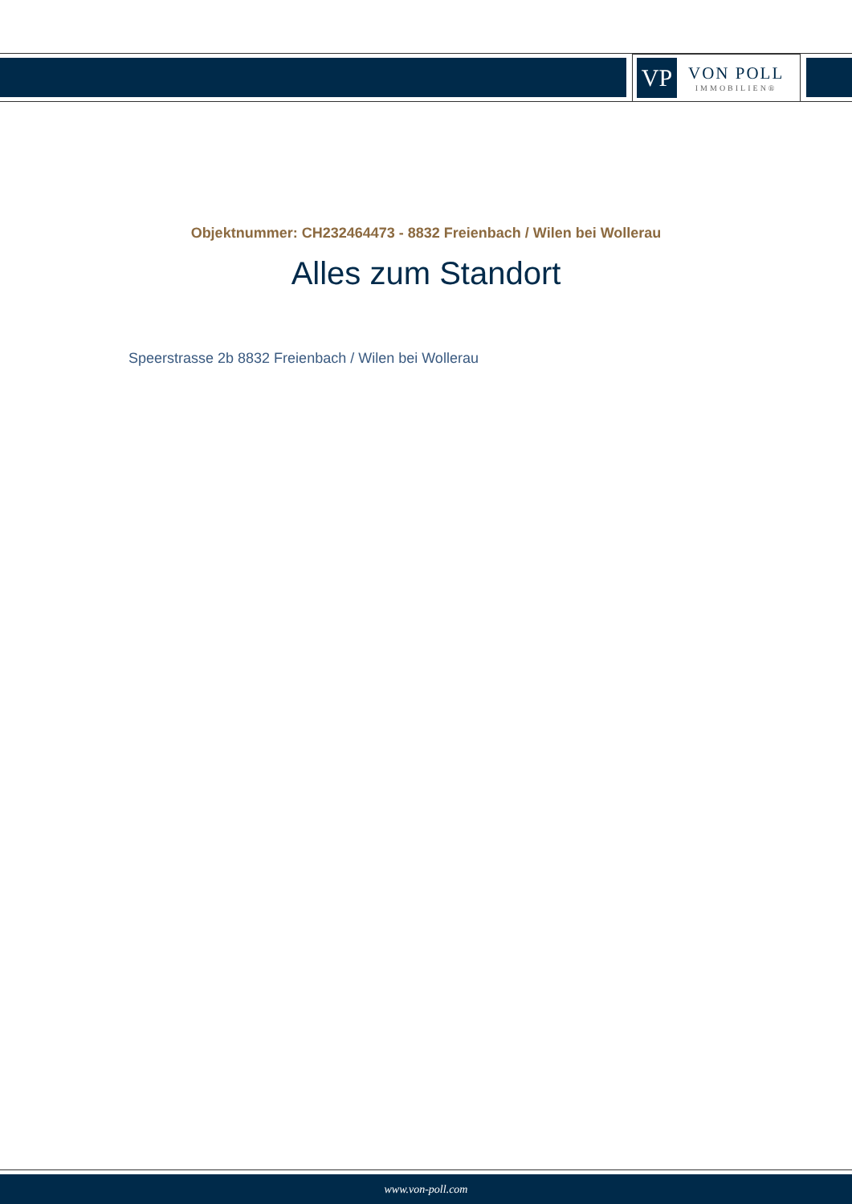VP
VON POLL
IMMOBILIEN®
Objektnummer: CH232464473 - 8832 Freienbach / Wilen bei Wollerau
Alles zum Standort
Speerstrasse 2b 8832 Freienbach / Wilen bei Wollerau
www.von-poll.com